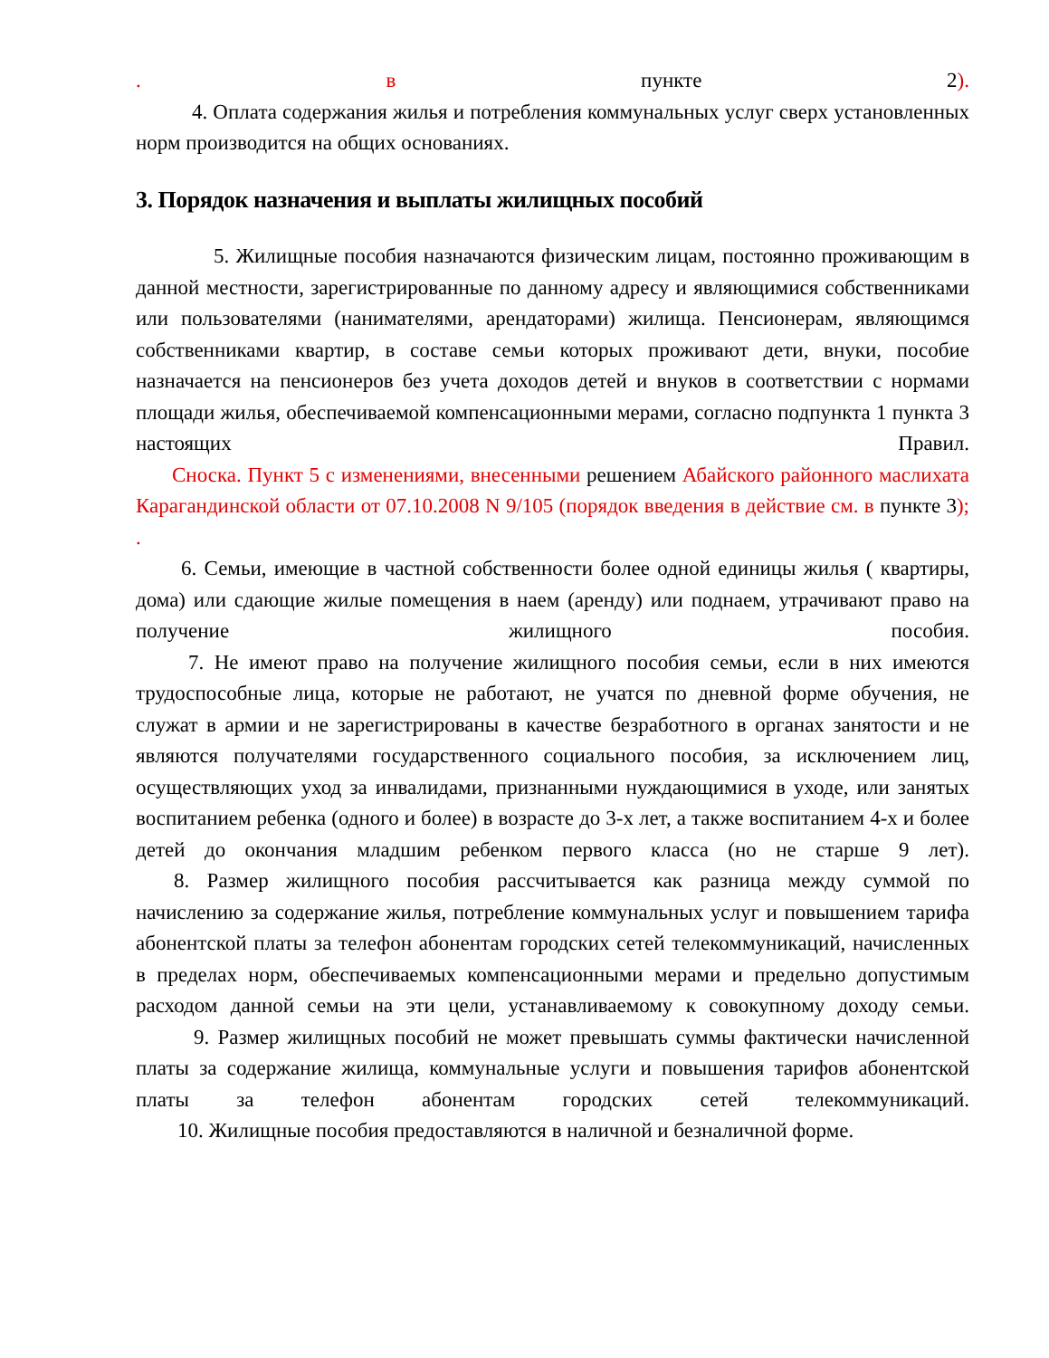. в пункте 2).
4. Оплата содержания жилья и потребления коммунальных услуг сверх установленных норм производится на общих основаниях.
3. Порядок назначения и выплаты жилищных пособий
5. Жилищные пособия назначаются физическим лицам, постоянно проживающим в данной местности, зарегистрированные по данному адресу и являющимися собственниками или пользователями (нанимателями, арендаторами) жилища. Пенсионерам, являющимся собственниками квартир, в составе семьи которых проживают дети, внуки, пособие назначается на пенсионеров без учета доходов детей и внуков в соответствии с нормами площади жилья, обеспечиваемой компенсационными мерами, согласно подпункта 1 пункта 3 настоящих Правил.
Сноска. Пункт 5 с изменениями, внесенными решением Абайского районного маслихата Карагандинской области от 07.10.2008 N 9/105 (порядок введения в действие см. в пункте 3); .
6. Семьи, имеющие в частной собственности более одной единицы жилья ( квартиры, дома) или сдающие жилые помещения в наем (аренду) или поднаем, утрачивают право на получение жилищного пособия.
7. Не имеют право на получение жилищного пособия семьи, если в них имеются трудоспособные лица, которые не работают, не учатся по дневной форме обучения, не служат в армии и не зарегистрированы в качестве безработного в органах занятости и не являются получателями государственного социального пособия, за исключением лиц, осуществляющих уход за инвалидами, признанными нуждающимися в уходе, или занятых воспитанием ребенка (одного и более) в возрасте до 3-х лет, а также воспитанием 4-х и более детей до окончания младшим ребенком первого класса (но не старше 9 лет).
8. Размер жилищного пособия рассчитывается как разница между суммой по начислению за содержание жилья, потребление коммунальных услуг и повышением тарифа абонентской платы за телефон абонентам городских сетей телекоммуникаций, начисленных в пределах норм, обеспечиваемых компенсационными мерами и предельно допустимым расходом данной семьи на эти цели, устанавливаемому к совокупному доходу семьи.
9. Размер жилищных пособий не может превышать суммы фактически начисленной платы за содержание жилища, коммунальные услуги и повышения тарифов абонентской платы за телефон абонентам городских сетей телекоммуникаций.
10. Жилищные пособия предоставляются в наличной и безналичной форме.